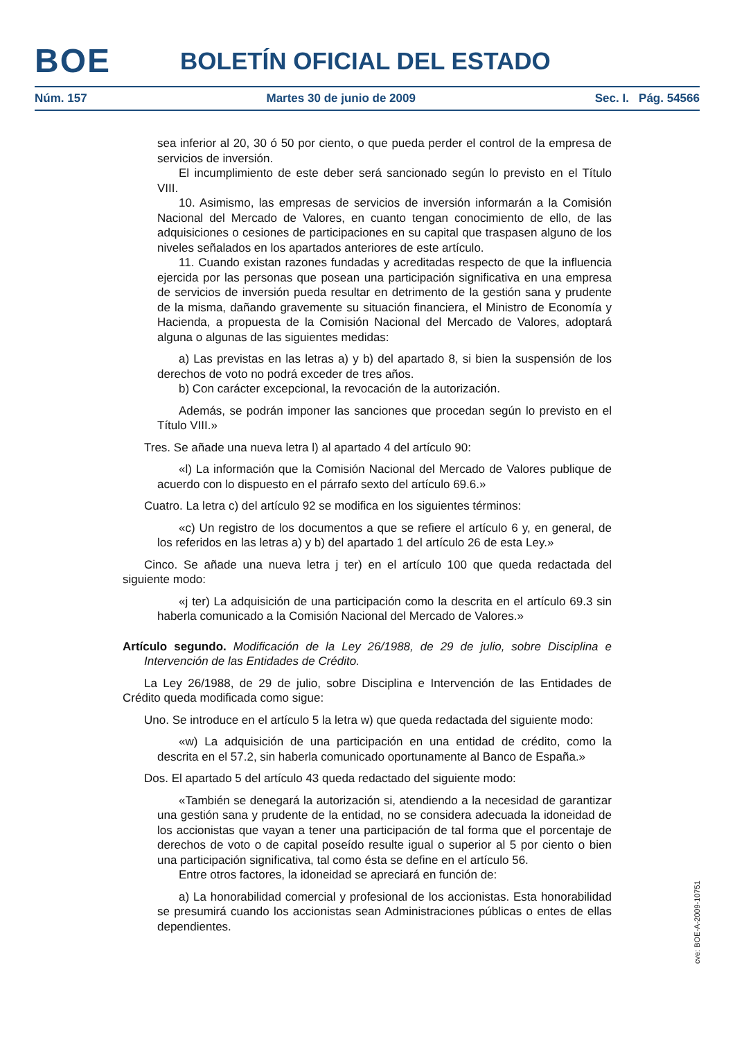BOE BOLETÍN OFICIAL DEL ESTADO
Núm. 157 Martes 30 de junio de 2009 Sec. I. Pág. 54566
sea inferior al 20, 30 ó 50 por ciento, o que pueda perder el control de la empresa de servicios de inversión.
El incumplimiento de este deber será sancionado según lo previsto en el Título VIII.
10. Asimismo, las empresas de servicios de inversión informarán a la Comisión Nacional del Mercado de Valores, en cuanto tengan conocimiento de ello, de las adquisiciones o cesiones de participaciones en su capital que traspasen alguno de los niveles señalados en los apartados anteriores de este artículo.
11. Cuando existan razones fundadas y acreditadas respecto de que la influencia ejercida por las personas que posean una participación significativa en una empresa de servicios de inversión pueda resultar en detrimento de la gestión sana y prudente de la misma, dañando gravemente su situación financiera, el Ministro de Economía y Hacienda, a propuesta de la Comisión Nacional del Mercado de Valores, adoptará alguna o algunas de las siguientes medidas:
a) Las previstas en las letras a) y b) del apartado 8, si bien la suspensión de los derechos de voto no podrá exceder de tres años.
b) Con carácter excepcional, la revocación de la autorización.
Además, se podrán imponer las sanciones que procedan según lo previsto en el Título VIII.»
Tres. Se añade una nueva letra l) al apartado 4 del artículo 90:
«l) La información que la Comisión Nacional del Mercado de Valores publique de acuerdo con lo dispuesto en el párrafo sexto del artículo 69.6.»
Cuatro. La letra c) del artículo 92 se modifica en los siguientes términos:
«c) Un registro de los documentos a que se refiere el artículo 6 y, en general, de los referidos en las letras a) y b) del apartado 1 del artículo 26 de esta Ley.»
Cinco. Se añade una nueva letra j ter) en el artículo 100 que queda redactada del siguiente modo:
«j ter) La adquisición de una participación como la descrita en el artículo 69.3 sin haberla comunicado a la Comisión Nacional del Mercado de Valores.»
Artículo segundo. Modificación de la Ley 26/1988, de 29 de julio, sobre Disciplina e Intervención de las Entidades de Crédito.
La Ley 26/1988, de 29 de julio, sobre Disciplina e Intervención de las Entidades de Crédito queda modificada como sigue:
Uno. Se introduce en el artículo 5 la letra w) que queda redactada del siguiente modo:
«w) La adquisición de una participación en una entidad de crédito, como la descrita en el 57.2, sin haberla comunicado oportunamente al Banco de España.»
Dos. El apartado 5 del artículo 43 queda redactado del siguiente modo:
«También se denegará la autorización si, atendiendo a la necesidad de garantizar una gestión sana y prudente de la entidad, no se considera adecuada la idoneidad de los accionistas que vayan a tener una participación de tal forma que el porcentaje de derechos de voto o de capital poseído resulte igual o superior al 5 por ciento o bien una participación significativa, tal como ésta se define en el artículo 56.
Entre otros factores, la idoneidad se apreciará en función de:
a) La honorabilidad comercial y profesional de los accionistas. Esta honorabilidad se presumirá cuando los accionistas sean Administraciones públicas o entes de ellas dependientes.
cve: BOE-A-2009-10751